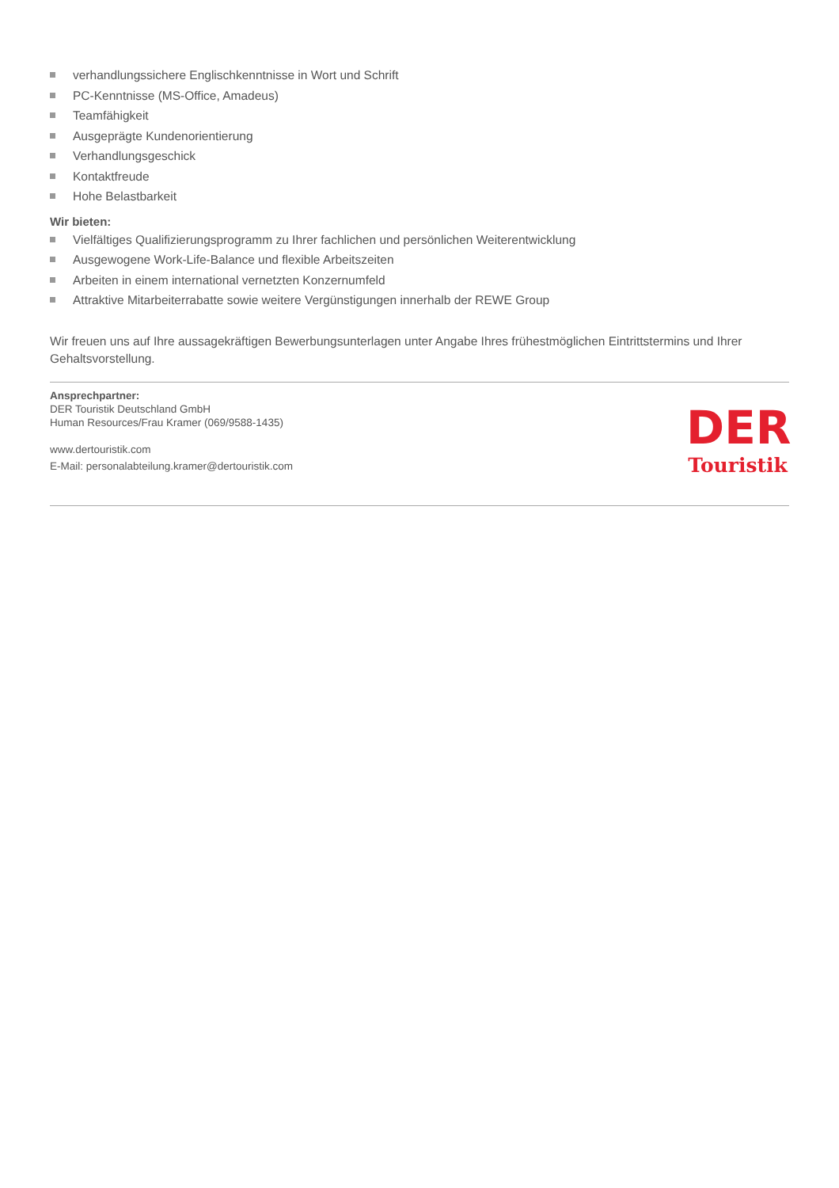verhandlungssichere Englischkenntnisse in Wort und Schrift
PC-Kenntnisse (MS-Office, Amadeus)
Teamfähigkeit
Ausgeprägte Kundenorientierung
Verhandlungsgeschick
Kontaktfreude
Hohe Belastbarkeit
Wir bieten:
Vielfältiges Qualifizierungsprogramm zu Ihrer fachlichen und persönlichen Weiterentwicklung
Ausgewogene Work-Life-Balance und flexible Arbeitszeiten
Arbeiten in einem international vernetzten Konzernumfeld
Attraktive Mitarbeiterrabatte sowie weitere Vergünstigungen innerhalb der REWE Group
Wir freuen uns auf Ihre aussagekräftigen Bewerbungsunterlagen unter Angabe Ihres frühestmöglichen Eintrittstermins und Ihrer Gehaltsvorstellung.
Ansprechpartner:
DER Touristik Deutschland GmbH
Human Resources/Frau Kramer (069/9588-1435)
www.dertouristik.com
E-Mail: personalabteilung.kramer@dertouristik.com
DER
Touristik